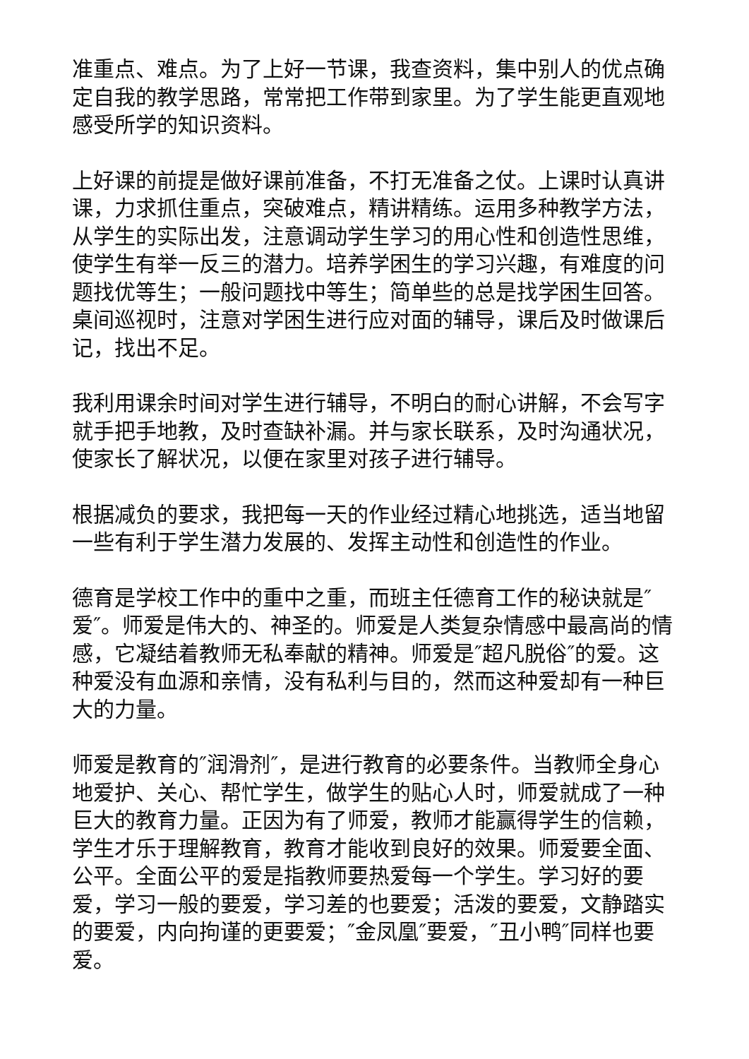准重点、难点。为了上好一节课，我查资料，集中别人的优点确定自我的教学思路，常常把工作带到家里。为了学生能更直观地感受所学的知识资料。
上好课的前提是做好课前准备，不打无准备之仗。上课时认真讲课，力求抓住重点，突破难点，精讲精练。运用多种教学方法，从学生的实际出发，注意调动学生学习的用心性和创造性思维，使学生有举一反三的潜力。培养学困生的学习兴趣，有难度的问题找优等生；一般问题找中等生；简单些的总是找学困生回答。桌间巡视时，注意对学困生进行应对面的辅导，课后及时做课后记，找出不足。
我利用课余时间对学生进行辅导，不明白的耐心讲解，不会写字就手把手地教，及时查缺补漏。并与家长联系，及时沟通状况，使家长了解状况，以便在家里对孩子进行辅导。
根据减负的要求，我把每一天的作业经过精心地挑选，适当地留一些有利于学生潜力发展的、发挥主动性和创造性的作业。
德育是学校工作中的重中之重，而班主任德育工作的秘诀就是″爱″。师爱是伟大的、神圣的。师爱是人类复杂情感中最高尚的情感，它凝结着教师无私奉献的精神。师爱是″超凡脱俗″的爱。这种爱没有血源和亲情，没有私利与目的，然而这种爱却有一种巨大的力量。
师爱是教育的″润滑剂″，是进行教育的必要条件。当教师全身心地爱护、关心、帮忙学生，做学生的贴心人时，师爱就成了一种巨大的教育力量。正因为有了师爱，教师才能赢得学生的信赖，学生才乐于理解教育，教育才能收到良好的效果。师爱要全面、公平。全面公平的爱是指教师要热爱每一个学生。学习好的要爱，学习一般的要爱，学习差的也要爱；活泼的要爱，文静踏实的要爱，内向拘谨的更要爱；″金凤凰″要爱，″丑小鸭″同样也要爱。